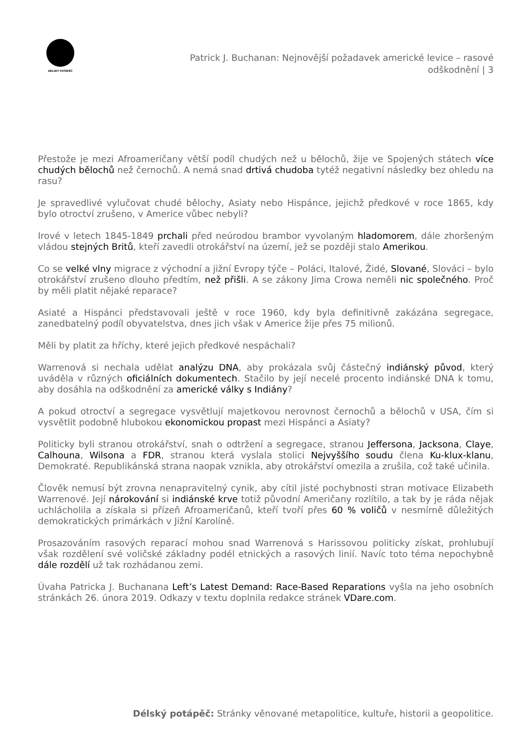DÉLSKÝ POTÁPĚČ
Patrick J. Buchanan: Nejnovější požadavek americké levice – rasové
odškodnění | 3
Přestože je mezi Afroameričany větší podíl chudých než u bělochů, žije ve Spojených státech více chudých bělochů než černochů. A nemá snad drtivá chudoba tytéž negativní následky bez ohledu na rasu?
Je spravedlivé vylučovat chudé bělochy, Asiaty nebo Hispánce, jejichž předkové v roce 1865, kdy bylo otroctví zrušeno, v Americe vůbec nebyli?
Irové v letech 1845-1849 prchali před neúrodou brambor vyvolaným hladomorem, dále zhoršeným vládou stejných Britů, kteří zavedli otrokářství na území, jež se později stalo Amerikou.
Co se velké vlny migrace z východní a jižní Evropy týče – Poláci, Italové, Židé, Slované, Slováci – bylo otrokářství zrušeno dlouho předtím, než přišli. A se zákony Jima Crowa neměli nic společného. Proč by měli platit nějaké reparace?
Asiaté a Hispánci představovali ještě v roce 1960, kdy byla definitivně zakázána segregace, zanedbatelný podíl obyvatelstva, dnes jich však v Americe žije přes 75 milionů.
Měli by platit za hříchy, které jejich předkové nespáchali?
Warrenová si nechala udělat analýzu DNA, aby prokázala svůj částečný indiánský původ, který uváděla v různých oficiálních dokumentech. Stačilo by její necelé procento indiánské DNA k tomu, aby dosáhla na odškodnění za americké války s Indiány?
A pokud otroctví a segregace vysvětlují majetkovou nerovnost černochů a bělochů v USA, čím si vysvětlit podobně hlubokou ekonomickou propast mezi Hispánci a Asiaty?
Politicky byli stranou otrokářství, snah o odtržení a segregace, stranou Jeffersona, Jacksona, Claye, Calhouna, Wilsona a FDR, stranou která vyslala stolici Nejvyššího soudu člena Ku-klux-klanu, Demokraté. Republikánská strana naopak vznikla, aby otrokářství omezila a zrušila, což také učinila.
Člověk nemusí být zrovna nenapravitelný cynik, aby cítil jisté pochybnosti stran motivace Elizabeth Warrenové. Její nárokování si indiánské krve totiž původní Američany rozlítilo, a tak by je ráda nějak uchlácholila a získala si přízeň Afroameričanů, kteří tvoří přes 60 % voličů v nesmírně důležitých demokratických primárkách v Jižní Karolíně.
Prosazováním rasových reparací mohou snad Warrenová s Harissovou politicky získat, prohlubují však rozdělení své voličské základny podél etnických a rasových linií. Navíc toto téma nepochybně dále rozdělí už tak rozhádanou zemi.
Úvaha Patricka J. Buchanana Left’s Latest Demand: Race-Based Reparations vyšla na jeho osobních stránkách 26. února 2019. Odkazy v textu doplnila redakce stránek VDare.com.
Délský potápěč: Stránky věnované metapolitice, kultuře, historii a geopolitice.